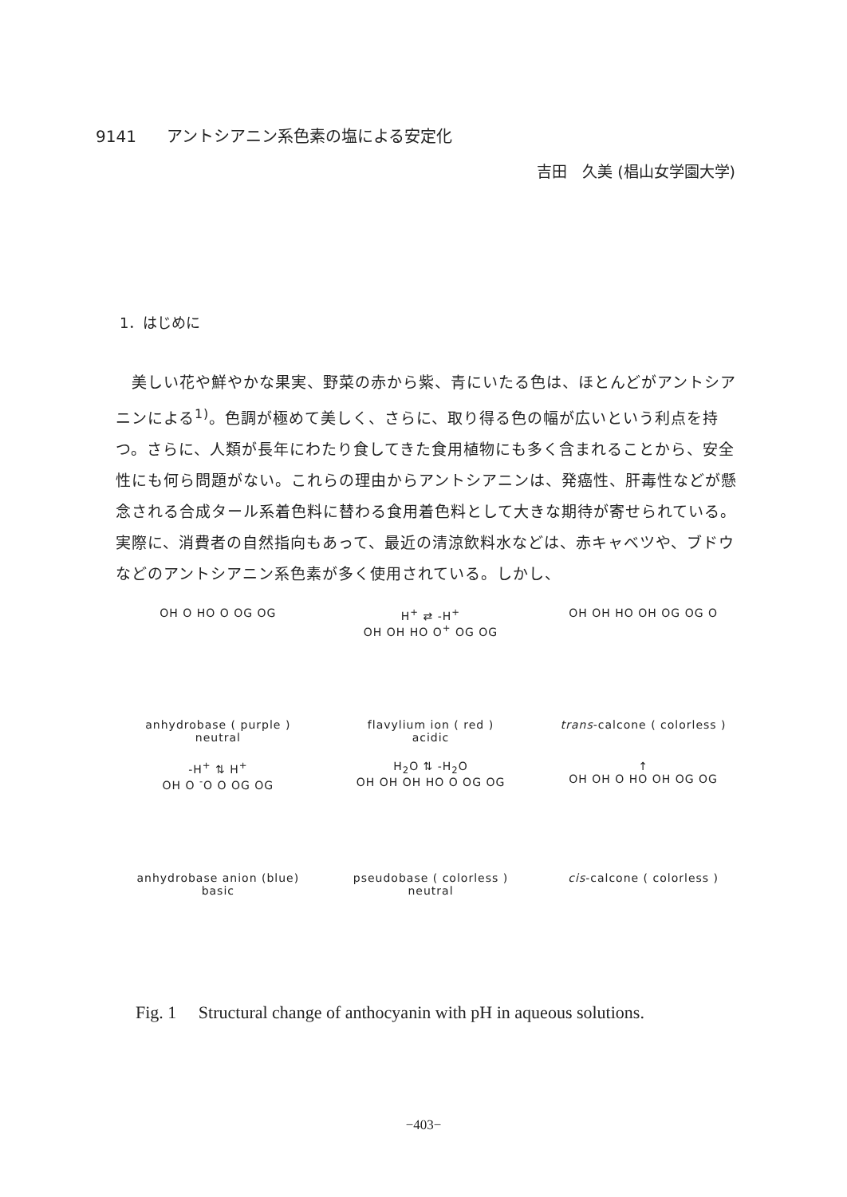9141 アントシアニン系色素の塩による安定化
吉田　久美 (椙山女学園大学)
1．はじめに
　美しい花や鮮やかな果実、野菜の赤から紫、青にいたる色は、ほとんどがアントシアニンによる<sup>1)</sup>。色調が極めて美しく、さらに、取り得る色の幅が広いという利点を持つ。さらに、人類が長年にわたり食してきた食用植物にも多く含まれることから、安全性にも何ら問題がない。これらの理由からアントシアニンは、発癌性、肝毒性などが懸念される合成タール系着色料に替わる食用着色料として大きな期待が寄せられている。実際に、消費者の自然指向もあって、最近の清涼飲料水などは、赤キャベツや、ブドウなどのアントシアニン系色素が多く使用されている。しかし、
OH O HO O OG OG
anhydrobase ( purple )
neutral
H<sup>+</sup> ⇄ -H<sup>+</sup>
OH OH HO O<sup>+</sup> OG OG
flavylium ion ( red )
acidic
OH OH HO OH OG OG O
trans-calcone ( colorless )
-H<sup>+</sup> ⇅ H<sup>+</sup>
OH O <sup>-</sup>O O OG OG
anhydrobase anion (blue)
basic
H<sub>2</sub>O ⇅ -H<sub>2</sub>O
OH OH OH HO O OG OG
pseudobase ( colorless )
neutral
↑
OH OH O HO OH OG OG
cis-calcone ( colorless )
Fig. 1　 Structural change of anthocyanin with pH in aqueous solutions.
−403−